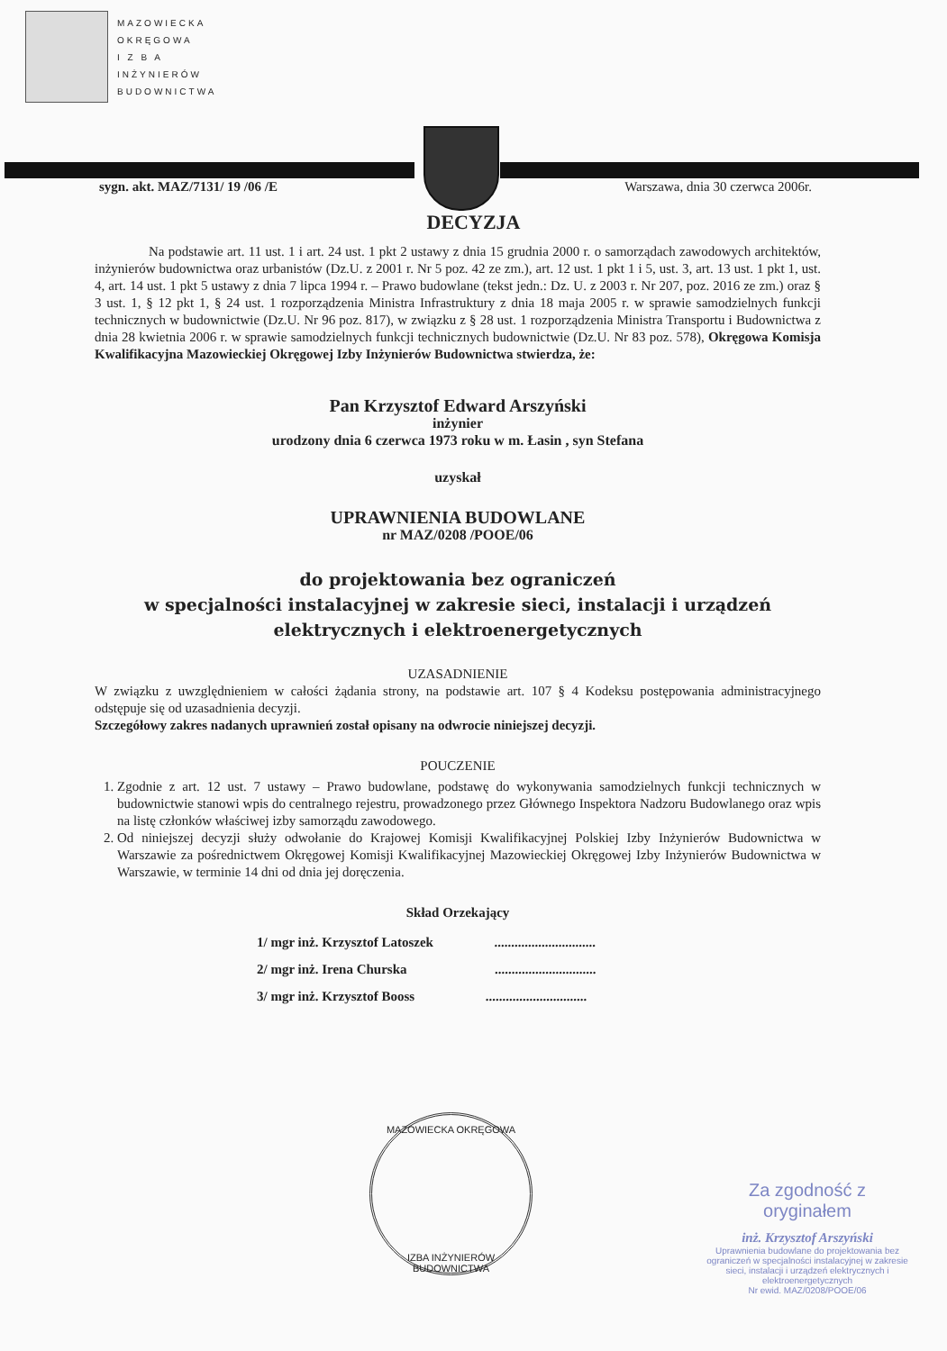MAZOWIECKA
OKRĘGOWA
I Z B A
INŻYNIERÓW
BUDOWNICTWA
sygn. akt. MAZ/7131/ 19 /06 /E Warszawa, dnia 30 czerwca 2006r.
DECYZJA
Na podstawie art. 11 ust. 1 i art. 24 ust. 1 pkt 2 ustawy z dnia 15 grudnia 2000 r. o samorządach zawodowych architektów, inżynierów budownictwa oraz urbanistów (Dz.U. z 2001 r. Nr 5 poz. 42 ze zm.), art. 12 ust. 1 pkt 1 i 5, ust. 3, art. 13 ust. 1 pkt 1, ust. 4, art. 14 ust. 1 pkt 5 ustawy z dnia 7 lipca 1994 r. – Prawo budowlane (tekst jedn.: Dz. U. z 2003 r. Nr 207, poz. 2016 ze zm.) oraz § 3 ust. 1, § 12 pkt 1, § 24 ust. 1 rozporządzenia Ministra Infrastruktury z dnia 18 maja 2005 r. w sprawie samodzielnych funkcji technicznych w budownictwie (Dz.U. Nr 96 poz. 817), w związku z § 28 ust. 1 rozporządzenia Ministra Transportu i Budownictwa z dnia 28 kwietnia 2006 r. w sprawie samodzielnych funkcji technicznych budownictwie (Dz.U. Nr 83 poz. 578), Okręgowa Komisja Kwalifikacyjna Mazowieckiej Okręgowej Izby Inżynierów Budownictwa stwierdza, że:
Pan Krzysztof Edward Arszyński
inżynier
urodzony dnia 6 czerwca 1973 roku w m. Łasin , syn Stefana
uzyskał
UPRAWNIENIA BUDOWLANE
nr MAZ/0208 /POOE/06
do projektowania bez ograniczeń
w specjalności instalacyjnej w zakresie sieci, instalacji i urządzeń
elektrycznych i elektroenergetycznych
UZASADNIENIE
W związku z uwzględnieniem w całości żądania strony, na podstawie art. 107 § 4 Kodeksu postępowania administracyjnego odstępuje się od uzasadnienia decyzji.
Szczegółowy zakres nadanych uprawnień został opisany na odwrocie niniejszej decyzji.
POUCZENIE
1. Zgodnie z art. 12 ust. 7 ustawy – Prawo budowlane, podstawę do wykonywania samodzielnych funkcji technicznych w budownictwie stanowi wpis do centralnego rejestru, prowadzonego przez Głównego Inspektora Nadzoru Budowlanego oraz wpis na listę członków właściwej izby samorządu zawodowego.
2. Od niniejszej decyzji służy odwołanie do Krajowej Komisji Kwalifikacyjnej Polskiej Izby Inżynierów Budownictwa w Warszawie za pośrednictwem Okręgowej Komisji Kwalifikacyjnej Mazowieckiej Okręgowej Izby Inżynierów Budownictwa w Warszawie, w terminie 14 dni od dnia jej doręczenia.
Skład Orzekający
1/ mgr inż. Krzysztof Latoszek ..............................
2/ mgr inż. Irena Churska ..............................
3/ mgr inż. Krzysztof Booss ..............................
MAZOWIECKA OKRĘGOWA
IZBA INŻYNIERÓW BUDOWNICTWA
Za zgodność z oryginałem
inż. Krzysztof Arszyński
Uprawnienia budowlane do projektowania bez ograniczeń w specjalności instalacyjnej w zakresie sieci, instalacji i urządzeń elektrycznych i elektroenergetycznych
Nr ewid. MAZ/0208/POOE/06